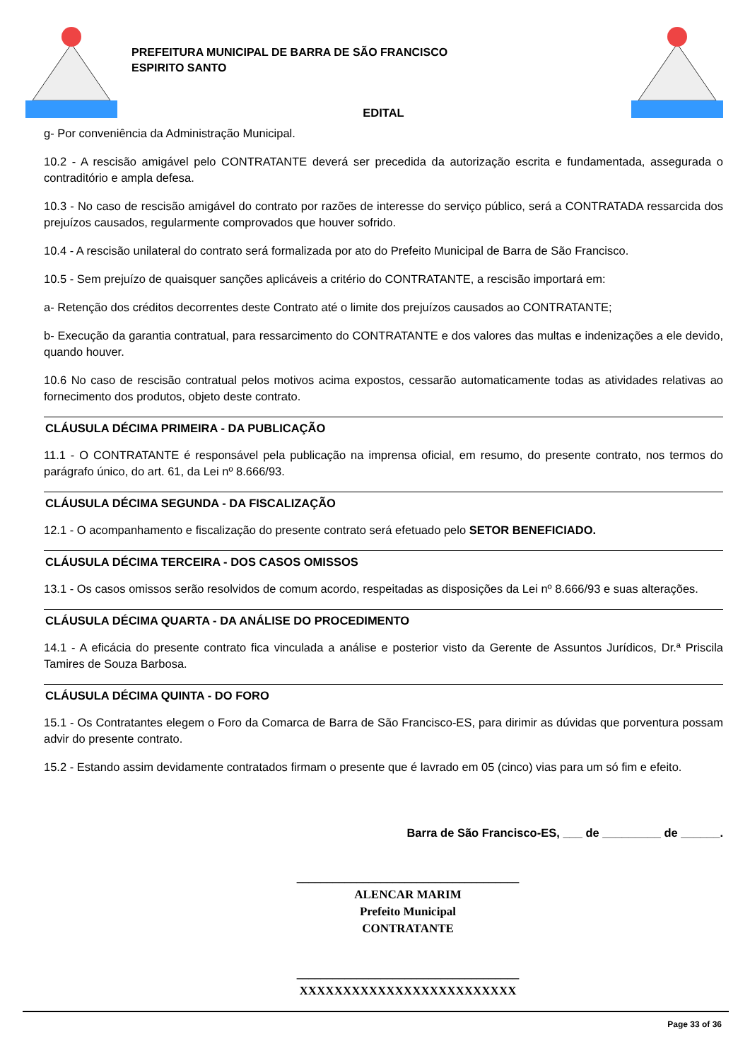PREFEITURA MUNICIPAL DE BARRA DE SÃO FRANCISCO
ESPIRITO SANTO
EDITAL
g- Por conveniência da Administração Municipal.
10.2 - A rescisão amigável pelo CONTRATANTE deverá ser precedida da autorização escrita e fundamentada, assegurada o contraditório e ampla defesa.
10.3 - No caso de rescisão amigável do contrato por razões de interesse do serviço público, será a CONTRATADA ressarcida dos prejuízos causados, regularmente comprovados que houver sofrido.
10.4 - A rescisão unilateral do contrato será formalizada por ato do Prefeito Municipal de Barra de São Francisco.
10.5 - Sem prejuízo de quaisquer sanções aplicáveis a critério do CONTRATANTE, a rescisão importará em:
a- Retenção dos créditos decorrentes deste Contrato até o limite dos prejuízos causados ao CONTRATANTE;
b- Execução da garantia contratual, para ressarcimento do CONTRATANTE e dos valores das multas e indenizações a ele devido, quando houver.
10.6 No caso de rescisão contratual pelos motivos acima expostos, cessarão automaticamente todas as atividades relativas ao fornecimento dos produtos, objeto deste contrato.
CLÁUSULA DÉCIMA PRIMEIRA - DA PUBLICAÇÃO
11.1 - O CONTRATANTE é responsável pela publicação na imprensa oficial, em resumo, do presente contrato, nos termos do parágrafo único, do art. 61, da Lei nº 8.666/93.
CLÁUSULA DÉCIMA SEGUNDA - DA FISCALIZAÇÃO
12.1 - O acompanhamento e fiscalização do presente contrato será efetuado pelo SETOR BENEFICIADO.
CLÁUSULA DÉCIMA TERCEIRA - DOS CASOS OMISSOS
13.1 - Os casos omissos serão resolvidos de comum acordo, respeitadas as disposições da Lei nº 8.666/93 e suas alterações.
CLÁUSULA DÉCIMA QUARTA - DA ANÁLISE DO PROCEDIMENTO
14.1 - A eficácia do presente contrato fica vinculada a análise e posterior visto da Gerente de Assuntos Jurídicos, Dr.ª Priscila Tamires de Souza Barbosa.
CLÁUSULA DÉCIMA QUINTA - DO FORO
15.1 - Os Contratantes elegem o Foro da Comarca de Barra de São Francisco-ES, para dirimir as dúvidas que porventura possam advir do presente contrato.
15.2 - Estando assim devidamente contratados firmam o presente que é lavrado em 05 (cinco) vias para um só fim e efeito.
Barra de São Francisco-ES, ___ de _________ de ______.
_____________________________________
ALENCAR MARIM
Prefeito Municipal
CONTRATANTE
_____________________________________
XXXXXXXXXXXXXXXXXXXXXXXXX
Page 33 of 36